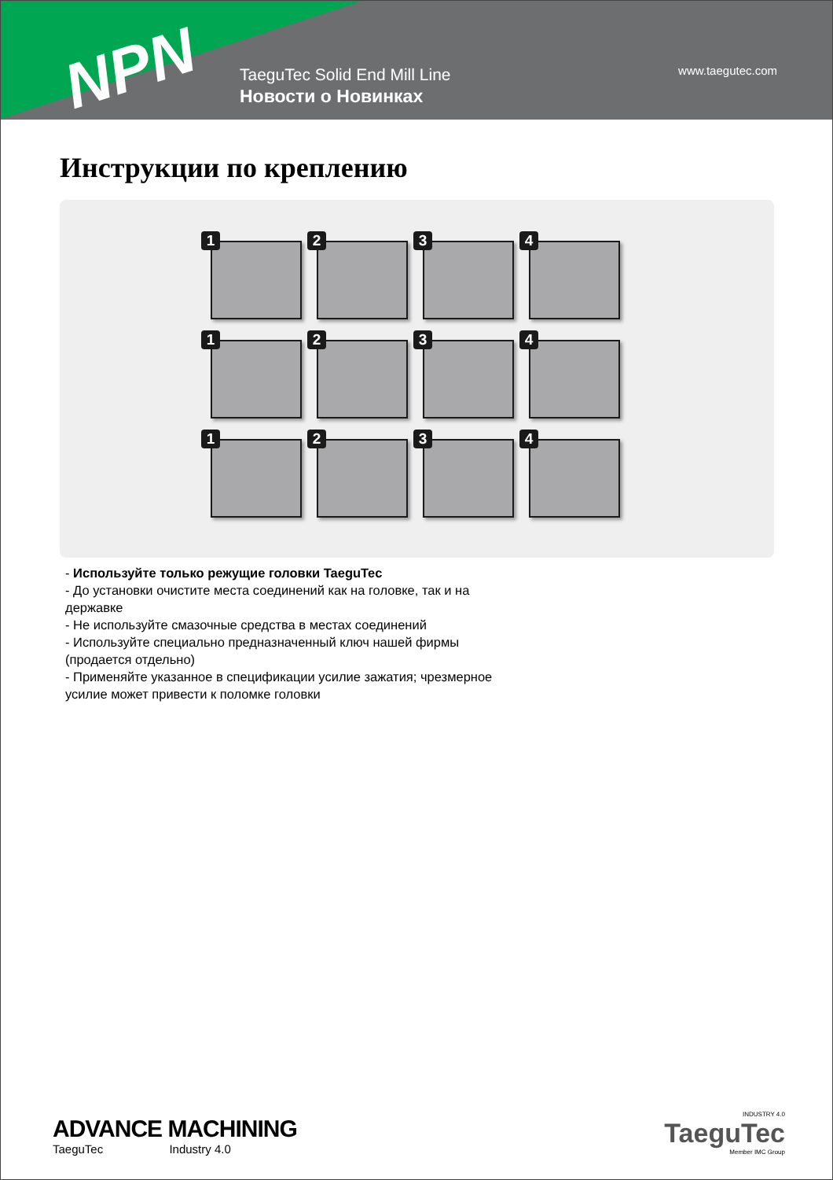NPN TaeguTec Solid End Mill Line
Новости о Новинках
www.taegutec.com
Инструкции по креплению
1
2
3
4
1
2
3
4
1
2
3
4
- Используйте только режущие головки TaeguTec
- До установки очистите места соединений как на головке, так и на державке
- Не используйте смазочные средства в местах соединений
- Используйте специально предназначенный ключ нашей фирмы (продается отдельно)
- Применяйте указанное в спецификации усилие зажатия; чрезмерное усилие может привести к поломке головки
ADVANCE MACHINING
TaeguTec Industry 4.0
INDUSTRY 4.0
TaeguTec
Member IMC Group